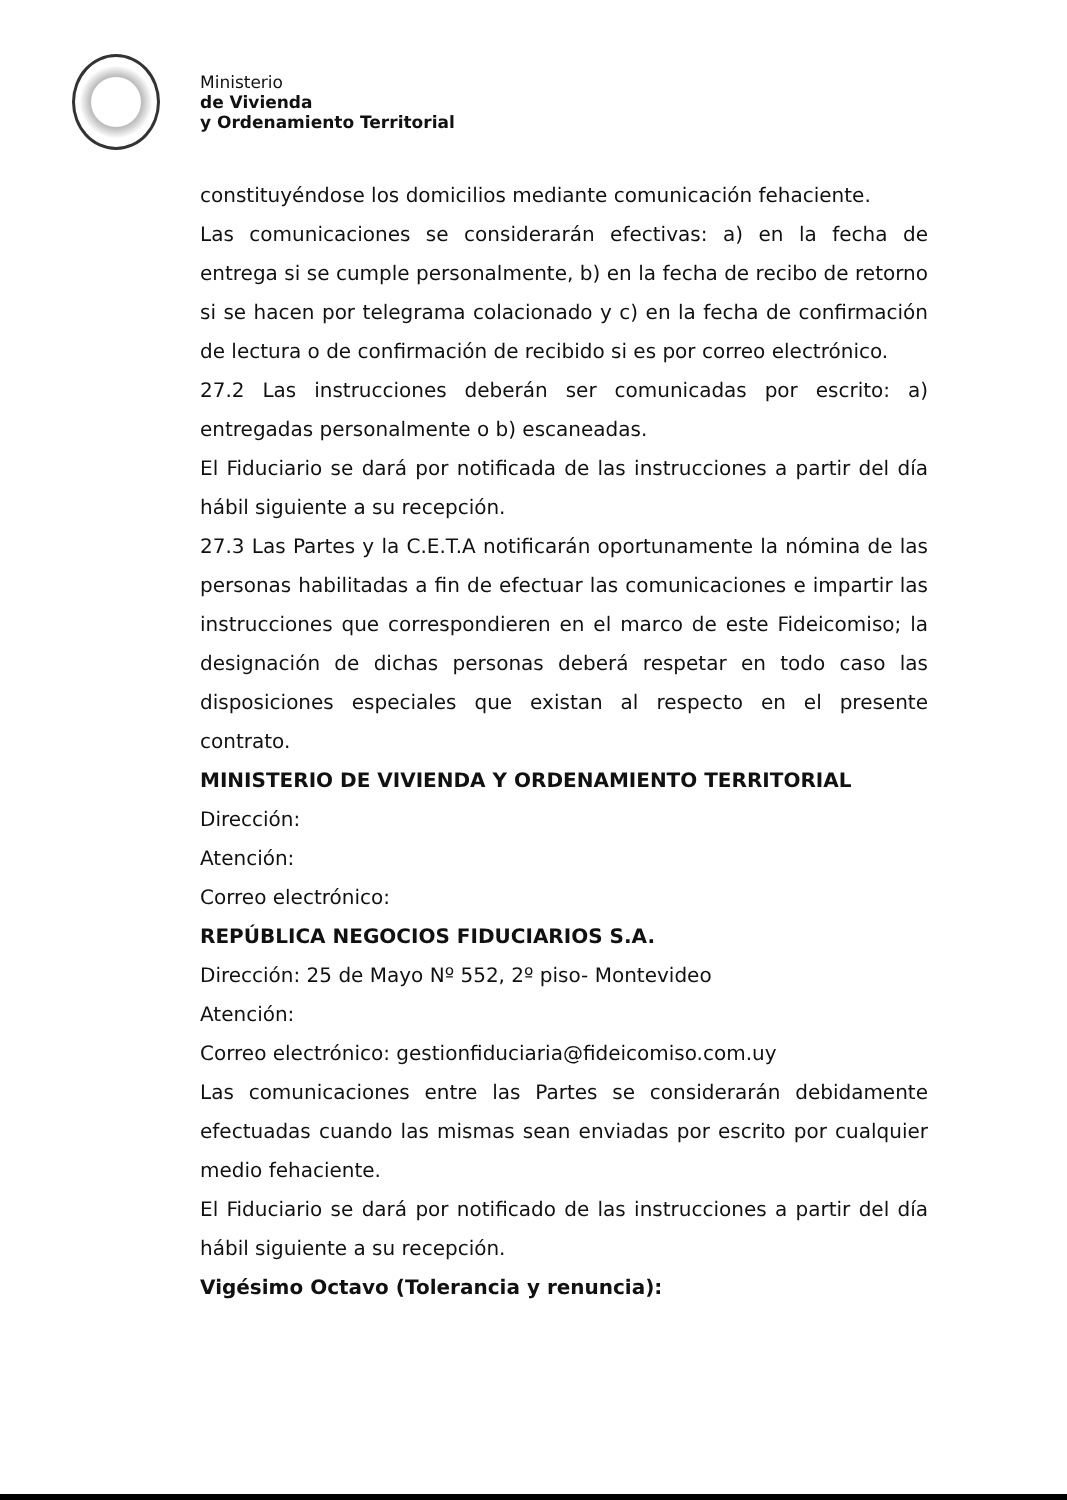Ministerio
de Vivienda
y Ordenamiento Territorial
constituyéndose los domicilios mediante comunicación fehaciente.
Las comunicaciones se considerarán efectivas: a) en la fecha de entrega si se cumple personalmente, b) en la fecha de recibo de retorno si se hacen por telegrama colacionado y c) en la fecha de confirmación de lectura o de confirmación de recibido si es por correo electrónico.
27.2 Las instrucciones deberán ser comunicadas por escrito: a) entregadas personalmente o b) escaneadas.
El Fiduciario se dará por notificada de las instrucciones a partir del día hábil siguiente a su recepción.
27.3 Las Partes y la C.E.T.A notificarán oportunamente la nómina de las personas habilitadas a fin de efectuar las comunicaciones e impartir las instrucciones que correspondieren en el marco de este Fideicomiso; la designación de dichas personas deberá respetar en todo caso las disposiciones especiales que existan al respecto en el presente contrato.
MINISTERIO DE VIVIENDA Y ORDENAMIENTO TERRITORIAL
Dirección:
Atención:
Correo electrónico:
REPÚBLICA NEGOCIOS FIDUCIARIOS S.A.
Dirección: 25 de Mayo Nº 552, 2º piso- Montevideo
Atención:
Correo electrónico: gestionfiduciaria@fideicomiso.com.uy
Las comunicaciones entre las Partes se considerarán debidamente efectuadas cuando las mismas sean enviadas por escrito por cualquier medio fehaciente.
El Fiduciario se dará por notificado de las instrucciones a partir del día hábil siguiente a su recepción.
Vigésimo Octavo (Tolerancia y renuncia):